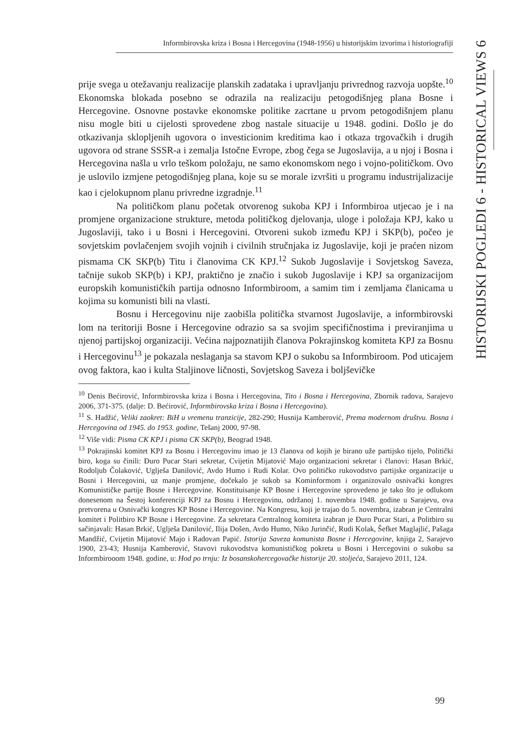Informbirovska kriza i Bosna i Hercegovina (1948-1956) u historijskim izvorima i historiografiji
HISTORIJSKI POGLEDI 6 - HISTORICAL VIEWS 6
prije svega u otežavanju realizacije planskih zadataka i upravljanju privrednog razvoja uopšte.<sup>10</sup> Ekonomska blokada posebno se odrazila na realizaciju petogodišnjeg plana Bosne i Hercegovine. Osnovne postavke ekonomske politike zacrtane u prvom petogodišnjem planu nisu mogle biti u cijelosti sprovedene zbog nastale situacije u 1948. godini. Došlo je do otkazivanja sklopljenih ugovora o investicionim kreditima kao i otkaza trgovačkih i drugih ugovora od strane SSSR-a i zemalja Istočne Evrope, zbog čega se Jugoslavija, a u njoj i Bosna i Hercegovina našla u vrlo teškom položaju, ne samo ekonomskom nego i vojno-političkom. Ovo je uslovilo izmjene petogodišnjeg plana, koje su se morale izvršiti u programu industrijalizacije kao i cjelokupnom planu privredne izgradnje.<sup>11</sup>
Na političkom planu početak otvorenog sukoba KPJ i Informbiroa utjecao je i na promjene organizacione strukture, metoda političkog djelovanja, uloge i položaja KPJ, kako u Jugoslaviji, tako i u Bosni i Hercegovini. Otvoreni sukob između KPJ i SKP(b), počeo je sovjetskim povlačenjem svojih vojnih i civilnih stručnjaka iz Jugoslavije, koji je praćen nizom pismama CK SKP(b) Titu i članovima CK KPJ.<sup>12</sup> Sukob Jugoslavije i Sovjetskog Saveza, tačnije sukob SKP(b) i KPJ, praktično je značio i sukob Jugoslavije i KPJ sa organizacijom europskih komunističkih partija odnosno Informbiroom, a samim tim i zemljama članicama u kojima su komunisti bili na vlasti.
Bosnu i Hercegovinu nije zaobišla politička stvarnost Jugoslavije, a informbirovski lom na teritoriji Bosne i Hercegovine odrazio sa sa svojim specifičnostima i previranjima u njenoj partijskoj organizaciji. Većina najpoznatijih članova Pokrajinskog komiteta KPJ za Bosnu i Hercegovinu<sup>13</sup> je pokazala neslaganja sa stavom KPJ o sukobu sa Informbiroom. Pod uticajem ovog faktora, kao i kulta Staljinove ličnosti, Sovjetskog Saveza i boljševičke
<sup>10</sup> Denis Bećirović, Informbirovska kriza i Bosna i Hercegovina, Tito i Bosna i Hercegovina, Zbornik radova, Sarajevo 2006, 371-375. (dalje: D. Bećirović, Informbirovska kriza i Bosna i Hercegovina).
<sup>11</sup> S. Hadžić, Veliki zaokret: BiH u vremenu tranzicije, 282-290; Husnija Kamberović, Prema modernom društvu. Bosna i Hercegovina od 1945. do 1953. godine, Tešanj 2000, 97-98.
<sup>12</sup> Više vidi: Pisma CK KPJ i pisma CK SKP(b), Beograd 1948.
<sup>13</sup> Pokrajinski komitet KPJ za Bosnu i Hercegovinu imao je 13 članova od kojih je birano uže partijsko tijelo, Politički biro, koga su činili: Đuro Pucar Stari sekretar, Cvijetin Mijatović Majo organizacioni sekretar i članovi: Hasan Brkić, Rodoljub Čolaković, Uglješa Danilović, Avdo Humo i Rudi Kolar. Ovo političko rukovodstvo partijske organizacije u Bosni i Hercegovini, uz manje promjene, dočekalo je sukob sa Kominformom i organizovalo osnivački kongres Komunističke partije Bosne i Hercegovine. Konstituisanje KP Bosne i Hercegovine sprovedeno je tako što je odlukom donesenom na Šestoj konferenciji KPJ za Bosnu i Hercegovinu, održanoj 1. novembra 1948. godine u Sarajevu, ova pretvorena u Osnivački kongres KP Bosne i Hercegovine. Na Kongresu, koji je trajao do 5. novembra, izabran je Centralni komitet i Politbiro KP Bosne i Hercegovine. Za sekretara Centralnog komiteta izabran je Đuro Pucar Stari, a Politbiro su sačinjavali: Hasan Brkić, Uglješa Danilović, Ilija Došen, Avdo Humo, Niko Jurinčić, Rudi Kolak, Šefket Maglajlić, Pašaga Mandžić, Cvijetin Mijatović Majo i Radovan Papić. Istorija Saveza komunista Bosne i Hercegovine, knjiga 2, Sarajevo 1900, 23-43; Husnija Kamberović, Stavovi rukovodstva komunističkog pokreta u Bosni i Hercegovini o sukobu sa Informbirooom 1948. godine, u: Hod po trnju: Iz bosanskohercegovačke historije 20. stoljeća, Sarajevo 2011, 124.
99